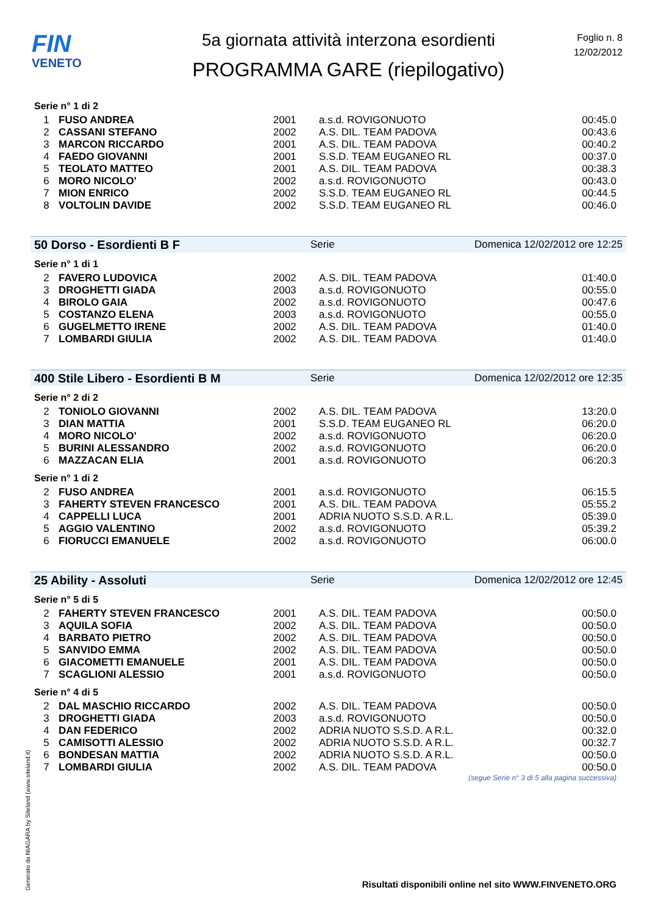FIN
VENETO
5a giornata attività interzona esordienti
PROGRAMMA GARE (riepilogativo)
Foglio n. 8
12/02/2012
Serie n° 1 di 2
| 1 | FUSO ANDREA | 2001 | a.s.d. ROVIGONUOTO | 00:45.0 |
| 2 | CASSANI STEFANO | 2002 | A.S. DIL. TEAM PADOVA | 00:43.6 |
| 3 | MARCON RICCARDO | 2001 | A.S. DIL. TEAM PADOVA | 00:40.2 |
| 4 | FAEDO GIOVANNI | 2001 | S.S.D. TEAM EUGANEO RL | 00:37.0 |
| 5 | TEOLATO MATTEO | 2001 | A.S. DIL. TEAM PADOVA | 00:38.3 |
| 6 | MORO NICOLO' | 2002 | a.s.d. ROVIGONUOTO | 00:43.0 |
| 7 | MION ENRICO | 2002 | S.S.D. TEAM EUGANEO RL | 00:44.5 |
| 8 | VOLTOLIN DAVIDE | 2002 | S.S.D. TEAM EUGANEO RL | 00:46.0 |
50 Dorso - Esordienti B F Serie Domenica 12/02/2012 ore 12:25
Serie n° 1 di 1
| 2 | FAVERO LUDOVICA | 2002 | A.S. DIL. TEAM PADOVA | 01:40.0 |
| 3 | DROGHETTI GIADA | 2003 | a.s.d. ROVIGONUOTO | 00:55.0 |
| 4 | BIROLO GAIA | 2002 | a.s.d. ROVIGONUOTO | 00:47.6 |
| 5 | COSTANZO ELENA | 2003 | a.s.d. ROVIGONUOTO | 00:55.0 |
| 6 | GUGELMETTO IRENE | 2002 | A.S. DIL. TEAM PADOVA | 01:40.0 |
| 7 | LOMBARDI GIULIA | 2002 | A.S. DIL. TEAM PADOVA | 01:40.0 |
400 Stile Libero - Esordienti B M Serie Domenica 12/02/2012 ore 12:35
Serie n° 2 di 2
| 2 | TONIOLO GIOVANNI | 2002 | A.S. DIL. TEAM PADOVA | 13:20.0 |
| 3 | DIAN MATTIA | 2001 | S.S.D. TEAM EUGANEO RL | 06:20.0 |
| 4 | MORO NICOLO' | 2002 | a.s.d. ROVIGONUOTO | 06:20.0 |
| 5 | BURINI ALESSANDRO | 2002 | a.s.d. ROVIGONUOTO | 06:20.0 |
| 6 | MAZZACAN ELIA | 2001 | a.s.d. ROVIGONUOTO | 06:20.3 |
Serie n° 1 di 2
| 2 | FUSO ANDREA | 2001 | a.s.d. ROVIGONUOTO | 06:15.5 |
| 3 | FAHERTY STEVEN FRANCESCO | 2001 | A.S. DIL. TEAM PADOVA | 05:55.2 |
| 4 | CAPPELLI LUCA | 2001 | ADRIA NUOTO S.S.D. A R.L. | 05:39.0 |
| 5 | AGGIO VALENTINO | 2002 | a.s.d. ROVIGONUOTO | 05:39.2 |
| 6 | FIORUCCI EMANUELE | 2002 | a.s.d. ROVIGONUOTO | 06:00.0 |
25 Ability - Assoluti Serie Domenica 12/02/2012 ore 12:45
Serie n° 5 di 5
| 2 | FAHERTY STEVEN FRANCESCO | 2001 | A.S. DIL. TEAM PADOVA | 00:50.0 |
| 3 | AQUILA SOFIA | 2002 | A.S. DIL. TEAM PADOVA | 00:50.0 |
| 4 | BARBATO PIETRO | 2002 | A.S. DIL. TEAM PADOVA | 00:50.0 |
| 5 | SANVIDO EMMA | 2002 | A.S. DIL. TEAM PADOVA | 00:50.0 |
| 6 | GIACOMETTI EMANUELE | 2001 | A.S. DIL. TEAM PADOVA | 00:50.0 |
| 7 | SCAGLIONI ALESSIO | 2001 | a.s.d. ROVIGONUOTO | 00:50.0 |
Serie n° 4 di 5
| 2 | DAL MASCHIO RICCARDO | 2002 | A.S. DIL. TEAM PADOVA | 00:50.0 |
| 3 | DROGHETTI GIADA | 2003 | a.s.d. ROVIGONUOTO | 00:50.0 |
| 4 | DAN FEDERICO | 2002 | ADRIA NUOTO S.S.D. A R.L. | 00:32.0 |
| 5 | CAMISOTTI ALESSIO | 2002 | ADRIA NUOTO S.S.D. A R.L. | 00:32.7 |
| 6 | BONDESAN MATTIA | 2002 | ADRIA NUOTO S.S.D. A R.L. | 00:50.0 |
| 7 | LOMBARDI GIULIA | 2002 | A.S. DIL. TEAM PADOVA | 00:50.0 |
(segue Serie n° 3 di 5 alla pagina successiva)
Generato da NIAGARA by Siteland (www.siteland.it)
Risultati disponibili online nel sito WWW.FINVENETO.ORG